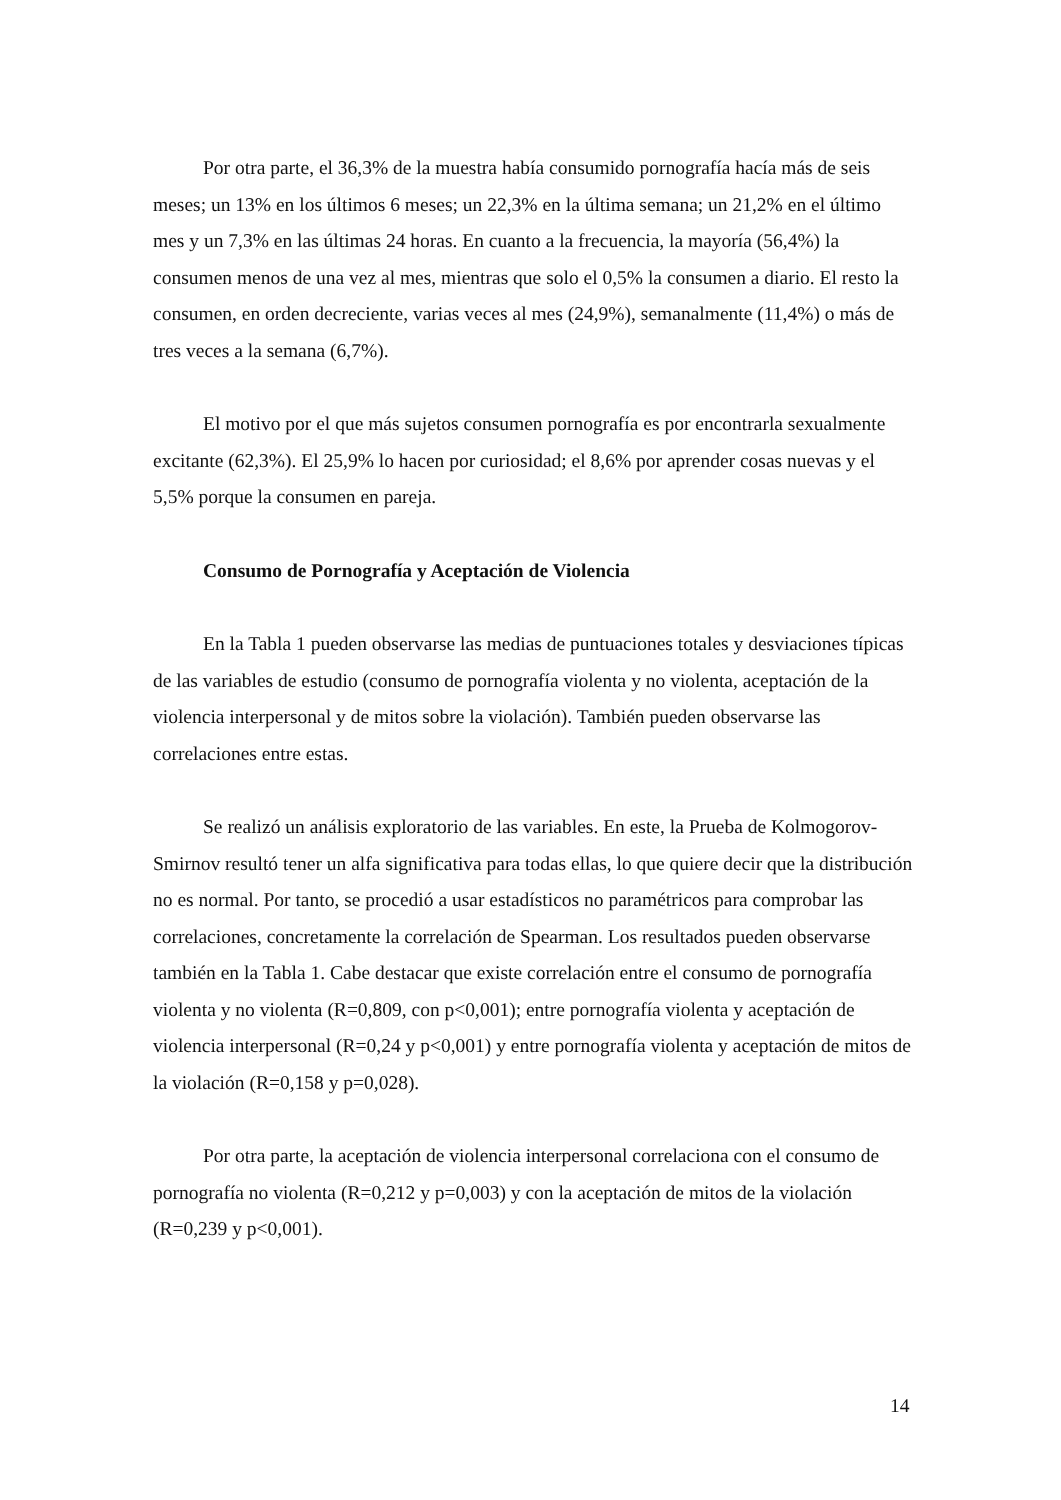Por otra parte, el 36,3% de la muestra había consumido pornografía hacía más de seis meses; un 13% en los últimos 6 meses; un 22,3% en la última semana; un 21,2% en el último mes y un 7,3% en las últimas 24 horas. En cuanto a la frecuencia, la mayoría (56,4%) la consumen menos de una vez al mes, mientras que solo el 0,5% la consumen a diario. El resto la consumen, en orden decreciente, varias veces al mes (24,9%), semanalmente (11,4%) o más de tres veces a la semana (6,7%).
El motivo por el que más sujetos consumen pornografía es por encontrarla sexualmente excitante (62,3%). El 25,9% lo hacen por curiosidad; el 8,6% por aprender cosas nuevas y el 5,5% porque la consumen en pareja.
Consumo de Pornografía y Aceptación de Violencia
En la Tabla 1 pueden observarse las medias de puntuaciones totales y desviaciones típicas de las variables de estudio (consumo de pornografía violenta y no violenta, aceptación de la violencia interpersonal y de mitos sobre la violación). También pueden observarse las correlaciones entre estas.
Se realizó un análisis exploratorio de las variables. En este, la Prueba de Kolmogorov-Smirnov resultó tener un alfa significativa para todas ellas, lo que quiere decir que la distribución no es normal. Por tanto, se procedió a usar estadísticos no paramétricos para comprobar las correlaciones, concretamente la correlación de Spearman. Los resultados pueden observarse también en la Tabla 1. Cabe destacar que existe correlación entre el consumo de pornografía violenta y no violenta (R=0,809, con p<0,001); entre pornografía violenta y aceptación de violencia interpersonal (R=0,24 y p<0,001) y entre pornografía violenta y aceptación de mitos de la violación (R=0,158 y p=0,028).
Por otra parte, la aceptación de violencia interpersonal correlaciona con el consumo de pornografía no violenta (R=0,212 y p=0,003) y con la aceptación de mitos de la violación (R=0,239 y p<0,001).
14